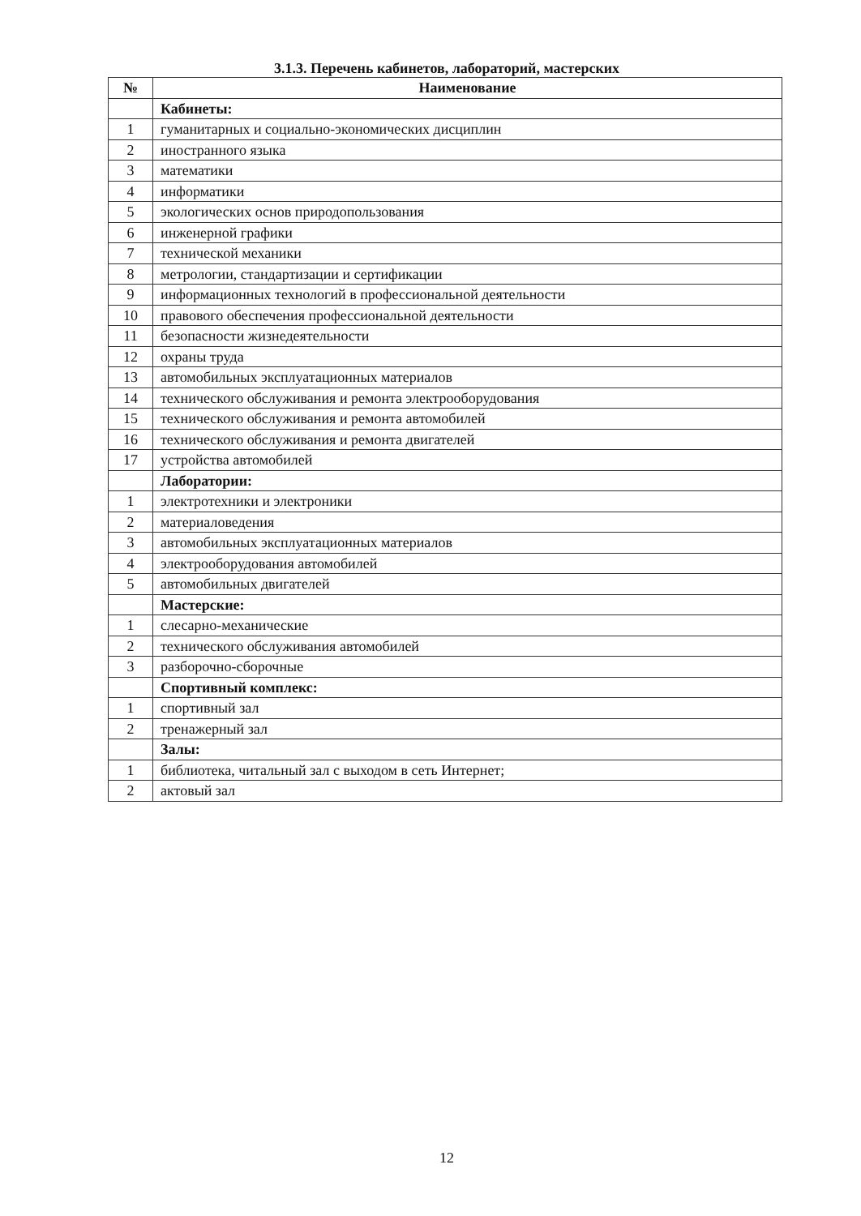3.1.3. Перечень кабинетов, лабораторий, мастерских
| № | Наименование |
| --- | --- |
| | Кабинеты: |
| 1 | гуманитарных и социально-экономических дисциплин |
| 2 | иностранного языка |
| 3 | математики |
| 4 | информатики |
| 5 | экологических основ природопользования |
| 6 | инженерной графики |
| 7 | технической механики |
| 8 | метрологии, стандартизации и сертификации |
| 9 | информационных технологий в профессиональной деятельности |
| 10 | правового обеспечения профессиональной деятельности |
| 11 | безопасности жизнедеятельности |
| 12 | охраны труда |
| 13 | автомобильных эксплуатационных материалов |
| 14 | технического обслуживания и ремонта электрооборудования |
| 15 | технического обслуживания и ремонта автомобилей |
| 16 | технического обслуживания и ремонта двигателей |
| 17 | устройства автомобилей |
| | Лаборатории: |
| 1 | электротехники и электроники |
| 2 | материаловедения |
| 3 | автомобильных эксплуатационных материалов |
| 4 | электрооборудования автомобилей |
| 5 | автомобильных двигателей |
| | Мастерские: |
| 1 | слесарно-механические |
| 2 | технического обслуживания автомобилей |
| 3 | разборочно-сборочные |
| | Спортивный комплекс: |
| 1 | спортивный зал |
| 2 | тренажерный зал |
| | Залы: |
| 1 | библиотека, читальный зал с выходом в сеть Интернет; |
| 2 | актовый зал |
12